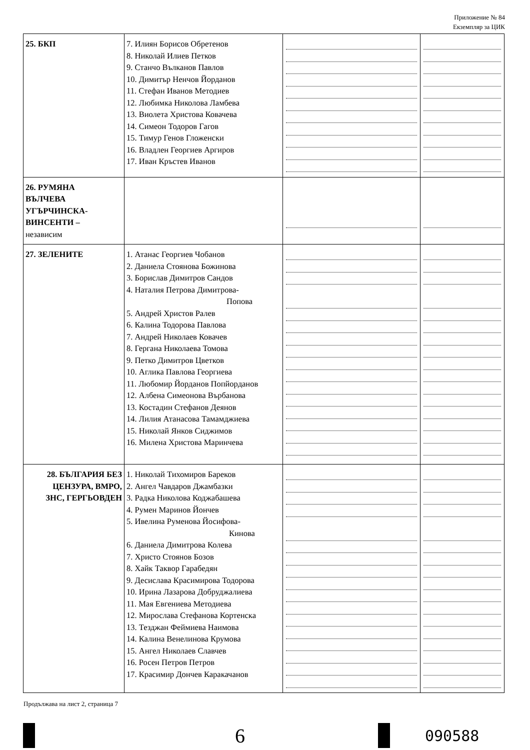Приложение № 84
Екземпляр за ЦИК
| 25. БКП | 7. Илиян Борисов Обретенов 8. Николай Илиев Петков 9. Станчо Вълканов Павлов 10. Димитър Ненчов Йорданов 11. Стефан Иванов Методиев 12. Любимка Николова Ламбева 13. Виолета Христова Ковачева 14. Симеон Тодоров Гагов 15. Тимур Генов Гложенски 16. Владлен Георгиев Аргиров 17. Иван Кръстев Иванов | | |
| 26. РУМЯНА ВЪЛЧЕВА УГЪРЧИНСКА- ВИНСЕНТИ – независим | | | |
| 27. ЗЕЛЕНИТЕ | 1. Атанас Георгиев Чобанов 2. Даниела Стоянова Божинова 3. Борислав Димитров Сандов 4. Наталия Петрова Димитрова- Попова 5. Андрей Христов Ралев 6. Калина Тодорова Павлова 7. Андрей Николаев Ковачев 8. Гергана Николаева Томова 9. Петко Димитров Цветков 10. Аглика Павлова Георгиева 11. Любомир Йорданов Попйорданов 12. Албена Симеонова Върбанова 13. Костадин Стефанов Деянов 14. Лилия Атанасова Тамамджиева 15. Николай Янков Сиджимов 16. Милена Христова Маринчева | | |
| 28. БЪЛГАРИЯ БЕЗ ЦЕНЗУРА, ВМРО, ЗНС, ГЕРГЬОВДЕН | 1. Николай Тихомиров Бареков 2. Ангел Чавдаров Джамбазки 3. Радка Николова Коджабашева 4. Румен Маринов Йончев 5. Ивелина Руменова Йосифова- Кинова 6. Даниела Димитрова Колева 7. Христо Стоянов Бозов 8. Хайк Таквор Гарабедян 9. Десислава Красимирова Тодорова 10. Ирина Лазарова Добруджалиева 11. Мая Евгениева Методиева 12. Мирослава Стефанова Кортенска 13. Тезджан Феймиева Наимова 14. Калина Венелинова Крумова 15. Ангел Николаев Славчев 16. Росен Петров Петров 17. Красимир Дончев Каракачанов | | |
Продължава на лист 2, страница 7
6
090588